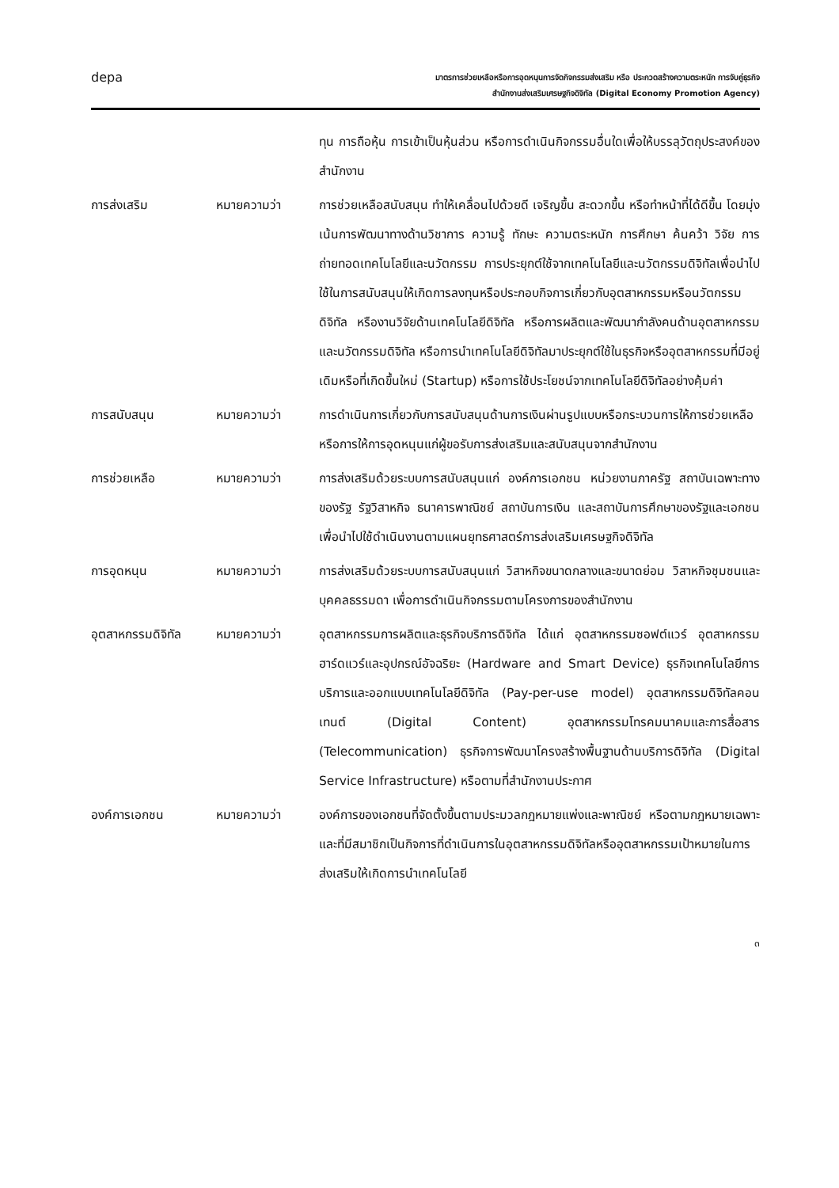depa
มาตรการช่วยเหลือหรือการอุดหนุนการจัดกิจกรรมส่งเสริม หรือ ประกวดสร้างความตระหนัก การจับคู่ธุรกิจ
สำนักงานส่งเสริมเศรษฐกิจดิจิทัล (Digital Economy Promotion Agency)
ทุน การถือหุ้น การเข้าเป็นหุ้นส่วน หรือการดำเนินกิจกรรมอื่นใดเพื่อให้บรรลุวัตถุประสงค์ของสำนักงาน
การส่งเสริม หมายความว่า การช่วยเหลือสนับสนุน ทำให้เคลื่อนไปด้วยดี เจริญขึ้น สะดวกขึ้น หรือทำหน้าที่ได้ดีขึ้น โดยมุ่งเน้นการพัฒนาทางด้านวิชาการ ความรู้ ทักษะ ความตระหนัก การศึกษา ค้นคว้า วิจัย การถ่ายทอดเทคโนโลยีและนวัตกรรม การประยุกต์ใช้จากเทคโนโลยีและนวัตกรรมดิจิทัลเพื่อนำไปใช้ในการสนับสนุนให้เกิดการลงทุนหรือประกอบกิจการเกี่ยวกับอุตสาหกรรมหรือนวัตกรรมดิจิทัล หรืองานวิจัยด้านเทคโนโลยีดิจิทัล หรือการผลิตและพัฒนากำลังคนด้านอุตสาหกรรมและนวัตกรรมดิจิทัล หรือการนำเทคโนโลยีดิจิทัลมาประยุกต์ใช้ในธุรกิจหรืออุตสาหกรรมที่มีอยู่เดิมหรือที่เกิดขึ้นใหม่ (Startup) หรือการใช้ประโยชน์จากเทคโนโลยีดิจิทัลอย่างคุ้มค่า
การสนับสนุน หมายความว่า การดำเนินการเกี่ยวกับการสนับสนุนด้านการเงินผ่านรูปแบบหรือกระบวนการให้การช่วยเหลือหรือการให้การอุดหนุนแก่ผู้ขอรับการส่งเสริมและสนับสนุนจากสำนักงาน
การช่วยเหลือ หมายความว่า การส่งเสริมด้วยระบบการสนับสนุนแก่ องค์การเอกชน หน่วยงานภาครัฐ สถาบันเฉพาะทางของรัฐ รัฐวิสาหกิจ ธนาคารพาณิชย์ สถาบันการเงิน และสถาบันการศึกษาของรัฐและเอกชน เพื่อนำไปใช้ดำเนินงานตามแผนยุทธศาสตร์การส่งเสริมเศรษฐกิจดิจิทัล
การอุดหนุน หมายความว่า การส่งเสริมด้วยระบบการสนับสนุนแก่ วิสาหกิจขนาดกลางและขนาดย่อม วิสาหกิจชุมชนและบุคคลธรรมดา เพื่อการดำเนินกิจกรรมตามโครงการของสำนักงาน
อุตสาหกรรมดิจิทัล
หมายความว่า อุตสาหกรรมการผลิตและธุรกิจบริการดิจิทัล ได้แก่ อุตสาหกรรมซอฟต์แวร์ อุตสาหกรรมฮาร์ดแวร์และอุปกรณ์อัจฉริยะ (Hardware and Smart Device) ธุรกิจเทคโนโลยีการบริการและออกแบบเทคโนโลยีดิจิทัล (Pay-per-use model) อุตสาหกรรมดิจิทัลคอนเทนต์ (Digital Content) อุตสาหกรรมโทรคมนาคมและการสื่อสาร (Telecommunication) ธุรกิจการพัฒนาโครงสร้างพื้นฐานด้านบริการดิจิทัล (Digital Service Infrastructure) หรือตามที่สำนักงานประกาศ
องค์การเอกชน หมายความว่า องค์การของเอกชนที่จัดตั้งขึ้นตามประมวลกฎหมายแพ่งและพาณิชย์ หรือตามกฎหมายเฉพาะ และที่มีสมาชิกเป็นกิจการที่ดำเนินการในอุตสาหกรรมดิจิทัลหรืออุตสาหกรรมเป้าหมายในการส่งเสริมให้เกิดการนำเทคโนโลยี
๓